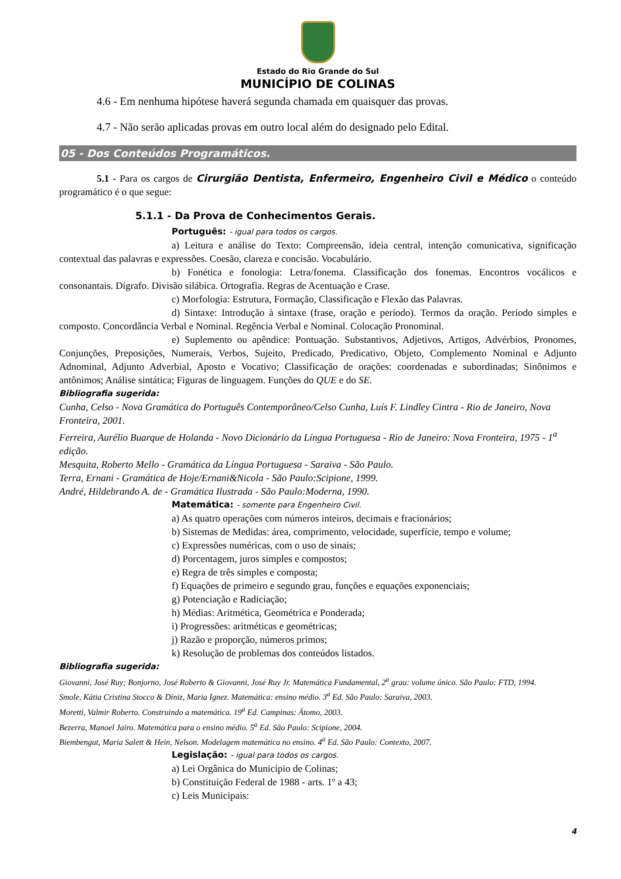Estado do Rio Grande do Sul
MUNICÍPIO DE COLINAS
4.6 - Em nenhuma hipótese haverá segunda chamada em quaisquer das provas.
4.7 - Não serão aplicadas provas em outro local além do designado pelo Edital.
05 - Dos Conteúdos Programáticos.
5.1 - Para os cargos de Cirurgião Dentista, Enfermeiro, Engenheiro Civil e Médico o conteúdo programático é o que segue:
5.1.1 - Da Prova de Conhecimentos Gerais.
Português: - igual para todos os cargos.
a) Leitura e análise do Texto: Compreensão, ideia central, intenção comunicativa, significação contextual das palavras e expressões. Coesão, clareza e concisão. Vocabulário.
b) Fonética e fonologia: Letra/fonema. Classificação dos fonemas. Encontros vocálicos e consonantais. Dígrafo. Divisão silábica. Ortografia. Regras de Acentuação e Crase.
c) Morfologia: Estrutura, Formação, Classificação e Flexão das Palavras.
d) Sintaxe: Introdução à sintaxe (frase, oração e período). Termos da oração. Período simples e composto. Concordância Verbal e Nominal. Regência Verbal e Nominal. Colocação Pronominal.
e) Suplemento ou apêndice: Pontuação. Substantivos, Adjetivos, Artigos, Advérbios, Pronomes, Conjunções, Preposições, Numerais, Verbos, Sujeito, Predicado, Predicativo, Objeto, Complemento Nominal e Adjunto Adnominal, Adjunto Adverbial, Aposto e Vocativo; Classificação de orações: coordenadas e subordinadas; Sinônimos e antônimos; Análise sintática; Figuras de linguagem. Funções do QUE e do SE.
Bibliografia sugerida:
Cunha, Celso - Nova Gramática do Português Contemporâneo/Celso Cunha, Luís F. Lindley Cintra - Rio de Janeiro, Nova Fronteira, 2001.
Ferreira, Aurélio Buarque de Holanda - Novo Dicionário da Língua Portuguesa - Rio de Janeiro: Nova Fronteira, 1975 - 1<sup>a</sup> edição.
Mesquita, Roberto Mello - Gramática da Língua Portuguesa - Saraiva - São Paulo.
Terra, Ernani - Gramática de Hoje/Ernani&Nicola - São Paulo:Scipione, 1999.
André, Hildebrando A. de - Gramática Ilustrada - São Paulo:Moderna, 1990.
Matemática: - somente para Engenheiro Civil.
a) As quatro operações com números inteiros, decimais e fracionários;
b) Sistemas de Medidas: área, comprimento, velocidade, superfície, tempo e volume;
c) Expressões numéricas, com o uso de sinais;
d) Porcentagem, juros simples e compostos;
e) Regra de três simples e composta;
f) Equações de primeiro e segundo grau, funções e equações exponenciais;
g) Potenciação e Radiciação;
h) Médias: Aritmética, Geométrica e Ponderada;
i) Progressões: aritméticas e geométricas;
j) Razão e proporção, números primos;
k) Resolução de problemas dos conteúdos listados.
Bibliografia sugerida:
Giovanni, José Ruy; Bonjorno, José Roberto & Giovanni, José Ruy Jr. Matemática Fundamental, 2<sup>a</sup> grau: volume único. São Paulo: FTD, 1994.
Smole, Kátia Cristina Stocco & Diniz, Maria Ignez. Matemática: ensino médio. 3<sup>a</sup> Ed. São Paulo: Saraiva, 2003.
Moretti, Valmir Roberto. Construindo a matemática. 19<sup>a</sup> Ed. Campinas: Átomo, 2003.
Bezerra, Manoel Jairo. Matemática para o ensino médio. 5<sup>a</sup> Ed. São Paulo: Scipione, 2004.
Biembengut, Maria Salett & Hein, Nelson. Modelagem matemática no ensino. 4<sup>a</sup> Ed. São Paulo: Contexto, 2007.
Legislação: - igual para todos os cargos.
a) Lei Orgânica do Município de Colinas;
b) Constituição Federal de 1988 - arts. 1º a 43;
c) Leis Municipais:
4